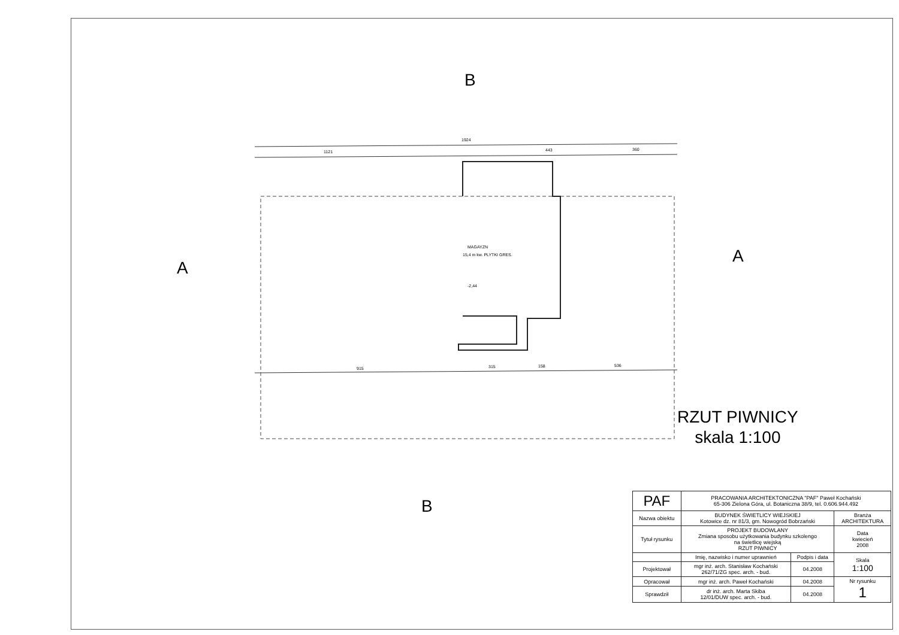MAGAYZN
15,4 m kw. PLYTKI GRES.
-2,44
1924
1121
443
360
915
315
158
536
B
A
A
B
RZUT PIWNICY
skala 1:100
| PAF | PRACOWANIA ARCHITEKTONICZNA "PAF" Paweł Kochański 65-306 Zielona Góra, ul. Botaniczna 38/9, tel. 0.606.944.492 | | |
| Nazwa obiektu | BUDYNEK ŚWIETLICY WIEJSKIEJ Kotowice dz. nr 81/3, gm. Nowogród Bobrzański | | Branża ARCHITEKTURA |
| Tytuł rysunku | PROJEKT BUDOWLANY Zmiana sposobu użytkowania budynku szkolengo na świetlicę wiejską RZUT PIWNICY | | Data kwiecień 2008 |
| | Imię, nazwisko i numer uprawnień | Podpis i data | Skala 1:100 |
| Projektował | mgr inż. arch. Stanisław Kochański 262/71/ZG spec. arch. - bud. | 04.2008 | |
| Opracował | mgr inż. arch. Paweł Kochański | 04.2008 | Nr rysunku 1 |
| Sprawdził | dr inż. arch. Marta Skiba 12/01/DUW spec. arch. - bud. | 04.2008 | |